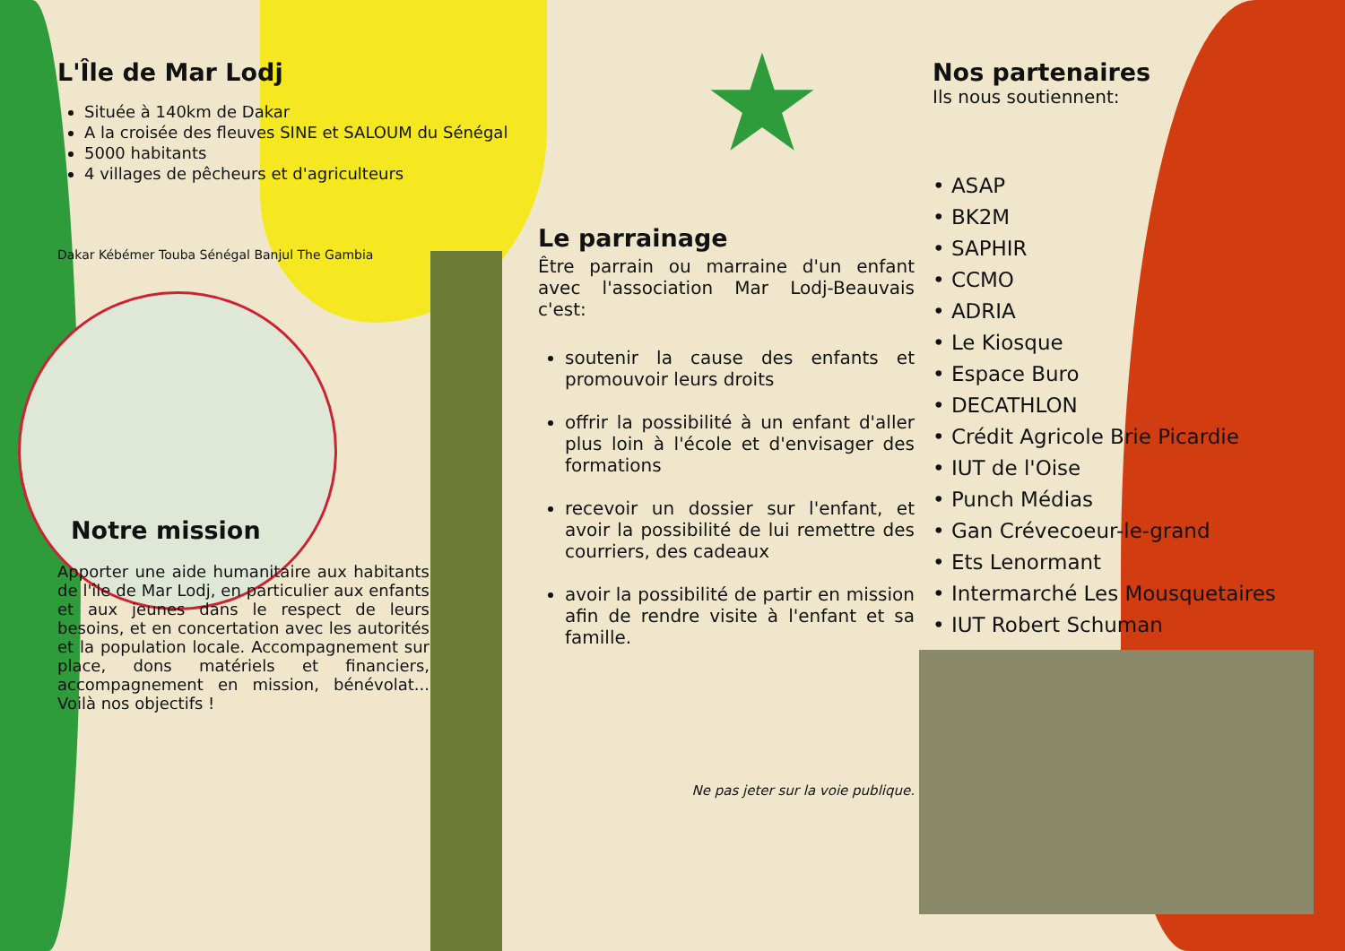L'Île de Mar Lodj
Située à 140km de Dakar
A la croisée des fleuves SINE et SALOUM du Sénégal
5000 habitants
4 villages de pêcheurs et d'agriculteurs
Dakar Kébémer Touba Sénégal Banjul The Gambia
Notre mission
Apporter une aide humanitaire aux habitants de l'île de Mar Lodj, en particulier aux enfants et aux jeunes dans le respect de leurs besoins, et en concertation avec les autorités et la population locale. Accompagnement sur place, dons matériels et financiers, accompagnement en mission, bénévolat... Voilà nos objectifs !
★
Le parrainage
Être parrain ou marraine d'un enfant avec l'association Mar Lodj-Beauvais c'est:
soutenir la cause des enfants et promouvoir leurs droits
offrir la possibilité à un enfant d'aller plus loin à l'école et d'envisager des formations
recevoir un dossier sur l'enfant, et avoir la possibilité de lui remettre des courriers, des cadeaux
avoir la possibilité de partir en mission afin de rendre visite à l'enfant et sa famille.
Ne pas jeter sur la voie publique.
Nos partenaires
Ils nous soutiennent:
• ASAP
• BK2M
• SAPHIR
• CCMO
• ADRIA
• Le Kiosque
• Espace Buro
• DECATHLON
• Crédit Agricole Brie Picardie
• IUT de l'Oise
• Punch Médias
• Gan Crévecoeur-le-grand
• Ets Lenormant
• Intermarché Les Mousquetaires
• IUT Robert Schuman